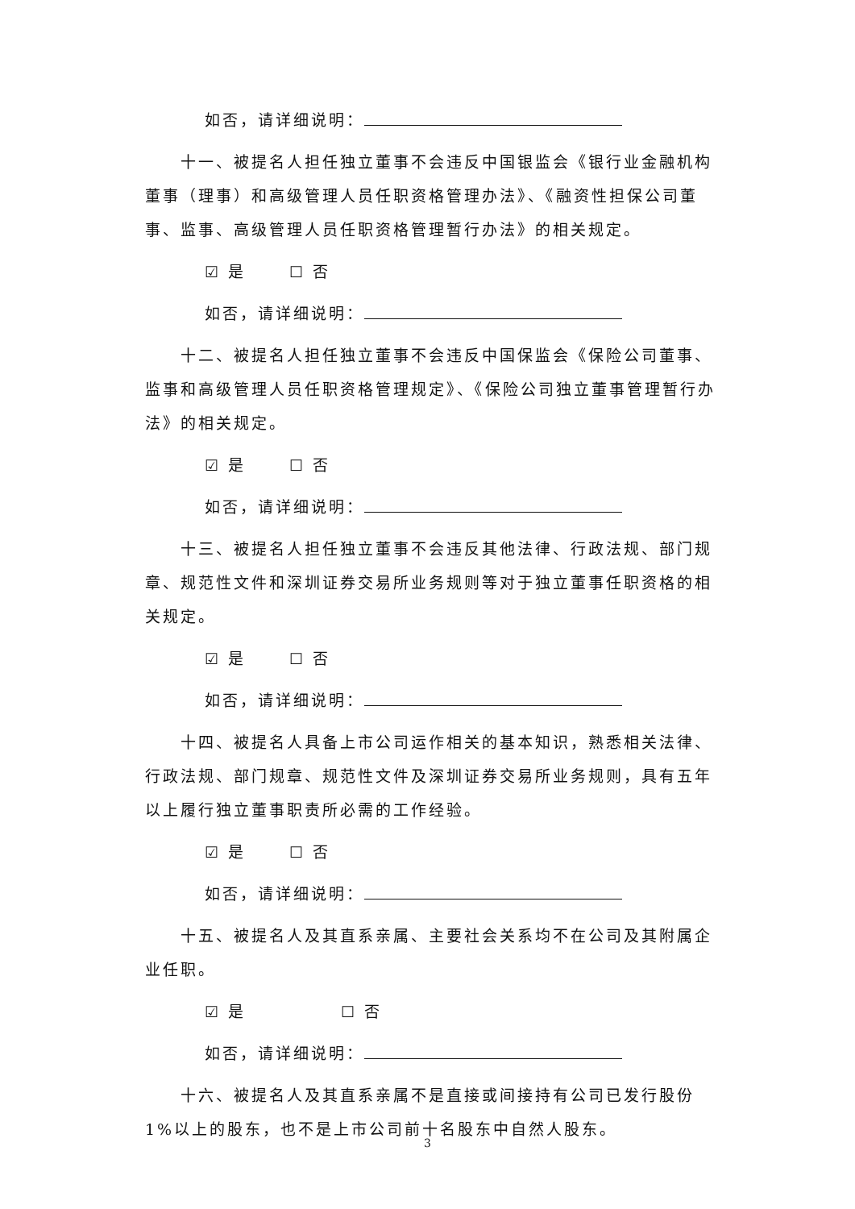如否，请详细说明：
十一、被提名人担任独立董事不会违反中国银监会《银行业金融机构董事（理事）和高级管理人员任职资格管理办法》、《融资性担保公司董事、监事、高级管理人员任职资格管理暂行办法》的相关规定。
☑ 是 ☐ 否
如否，请详细说明：
十二、被提名人担任独立董事不会违反中国保监会《保险公司董事、监事和高级管理人员任职资格管理规定》、《保险公司独立董事管理暂行办法》的相关规定。
☑ 是 ☐ 否
如否，请详细说明：
十三、被提名人担任独立董事不会违反其他法律、行政法规、部门规章、规范性文件和深圳证券交易所业务规则等对于独立董事任职资格的相关规定。
☑ 是 ☐ 否
如否，请详细说明：
十四、被提名人具备上市公司运作相关的基本知识，熟悉相关法律、行政法规、部门规章、规范性文件及深圳证券交易所业务规则，具有五年以上履行独立董事职责所必需的工作经验。
☑ 是 ☐ 否
如否，请详细说明：
十五、被提名人及其直系亲属、主要社会关系均不在公司及其附属企业任职。
☑ 是 ☐ 否
如否，请详细说明：
十六、被提名人及其直系亲属不是直接或间接持有公司已发行股份 1%以上的股东，也不是上市公司前十名股东中自然人股东。
3